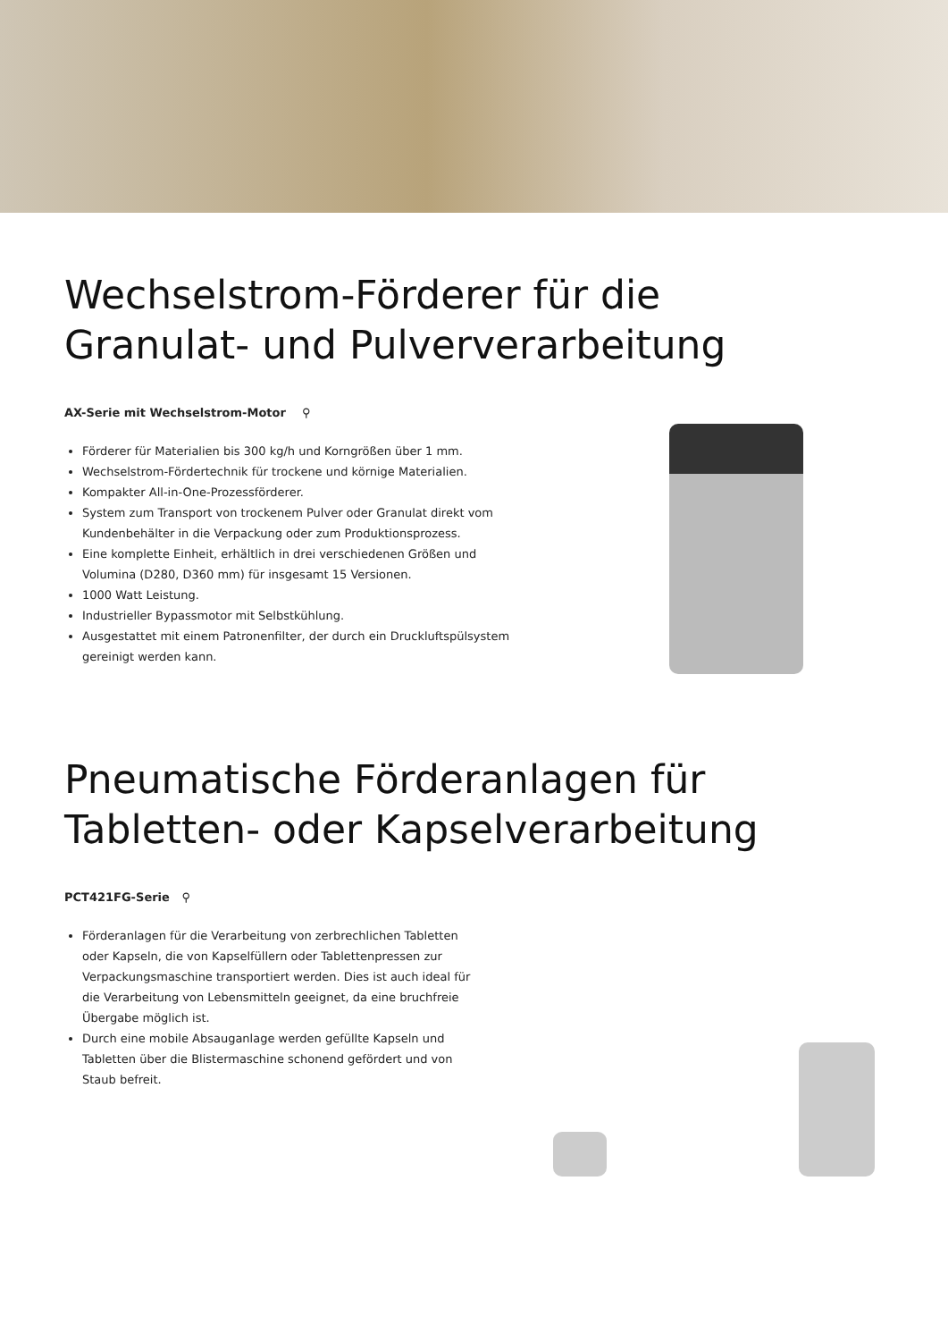Wechselstrom-Förderer für die
Granulat- und Pulververarbeitung
AX-Serie mit Wechselstrom-Motor ⚲
Förderer für Materialien bis 300 kg/h und Korngrößen über 1 mm.
Wechselstrom-Fördertechnik für trockene und körnige Materialien.
Kompakter All-in-One-Prozessförderer.
System zum Transport von trockenem Pulver oder Granulat direkt vom Kundenbehälter in die Verpackung oder zum Produktionsprozess.
Eine komplette Einheit, erhältlich in drei verschiedenen Größen und Volumina (D280, D360 mm) für insgesamt 15 Versionen.
1000 Watt Leistung.
Industrieller Bypassmotor mit Selbstkühlung.
Ausgestattet mit einem Patronenfilter, der durch ein Druckluftspülsystem gereinigt werden kann.
Pneumatische Förderanlagen für
Tabletten- oder Kapselverarbeitung
PCT421FG-Serie ⚲
Förderanlagen für die Verarbeitung von zerbrechlichen Tabletten oder Kapseln, die von Kapselfüllern oder Tablettenpressen zur Verpackungsmaschine transportiert werden. Dies ist auch ideal für die Verarbeitung von Lebensmitteln geeignet, da eine bruchfreie Übergabe möglich ist.
Durch eine mobile Absauganlage werden gefüllte Kapseln und Tabletten über die Blistermaschine schonend gefördert und von Staub befreit.